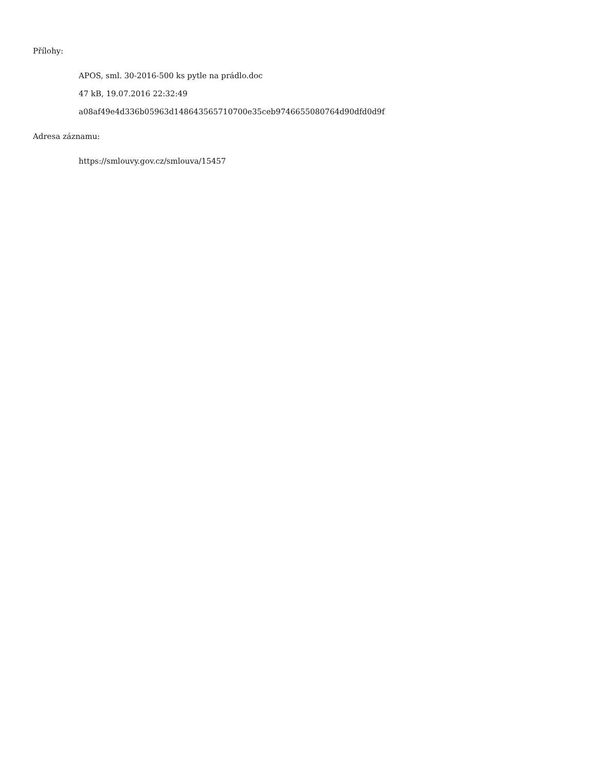Přílohy:
APOS, sml. 30-2016-500 ks pytle na prádlo.doc
47 kB, 19.07.2016 22:32:49
a08af49e4d336b05963d148643565710700e35ceb9746655080764d90dfd0d9f
Adresa záznamu:
https://smlouvy.gov.cz/smlouva/15457